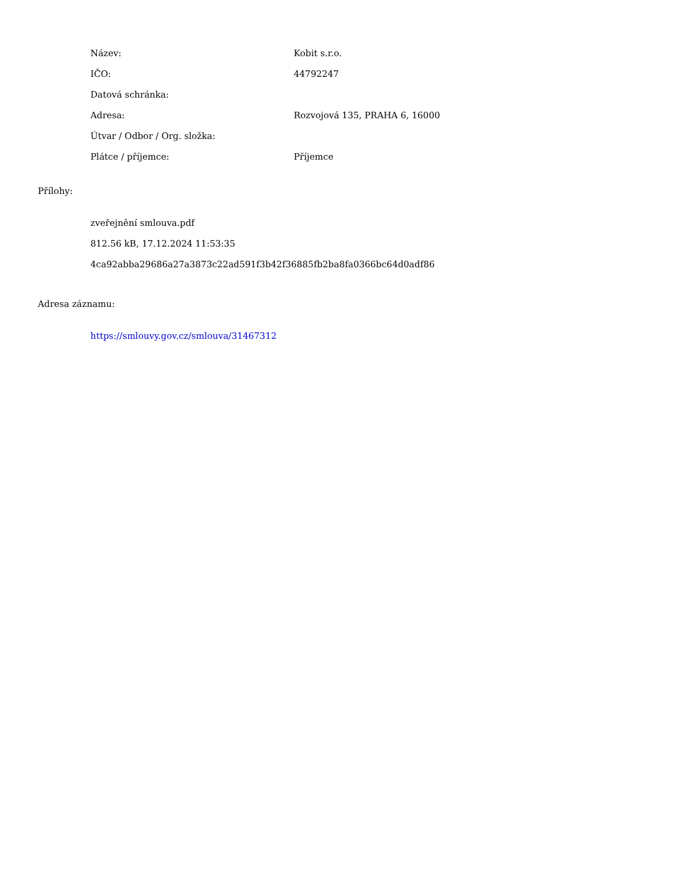| Název: | Kobit s.r.o. |
| IČO: | 44792247 |
| Datová schránka: | |
| Adresa: | Rozvojová 135, PRAHA 6, 16000 |
| Útvar / Odbor / Org. složka: | |
| Plátce / příjemce: | Příjemce |
Přílohy:
zveřejnění smlouva.pdf
812.56 kB, 17.12.2024 11:53:35
4ca92abba29686a27a3873c22ad591f3b42f36885fb2ba8fa0366bc64d0adf86
Adresa záznamu:
https://smlouvy.gov.cz/smlouva/31467312